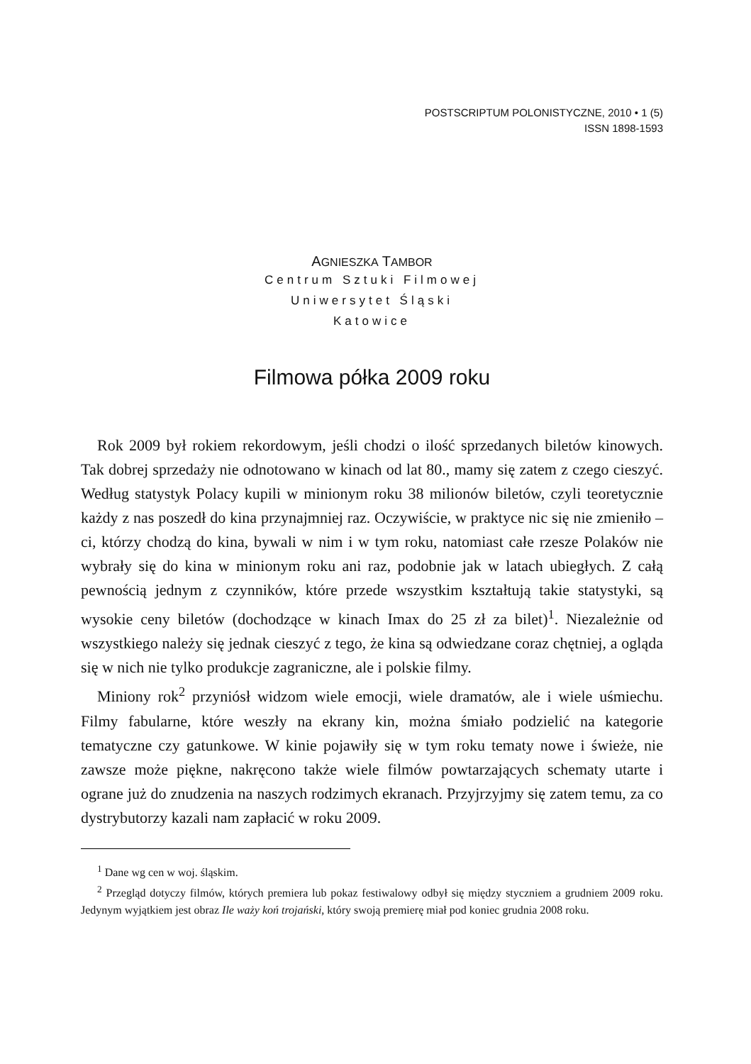POSTSCRIPTUM POLONISTYCZNE, 2010 • 1 (5)
ISSN 1898-1593
AGNIESZKA TAMBOR
Centrum Sztuki Filmowej
Uniwersytet Śląski
Katowice
Filmowa półka 2009 roku
Rok 2009 był rokiem rekordowym, jeśli chodzi o ilość sprzedanych biletów kinowych. Tak dobrej sprzedaży nie odnotowano w kinach od lat 80., mamy się zatem z czego cieszyć. Według statystyk Polacy kupili w minionym roku 38 milionów biletów, czyli teoretycznie każdy z nas poszedł do kina przynajmniej raz. Oczywiście, w praktyce nic się nie zmieniło – ci, którzy chodzą do kina, bywali w nim i w tym roku, natomiast całe rzesze Polaków nie wybrały się do kina w minionym roku ani raz, podobnie jak w latach ubiegłych. Z całą pewnością jednym z czynników, które przede wszystkim kształtują takie statystyki, są wysokie ceny biletów (dochodzące w kinach Imax do 25 zł za bilet)<sup>1</sup>. Niezależnie od wszystkiego należy się jednak cieszyć z tego, że kina są odwiedzane coraz chętniej, a ogląda się w nich nie tylko produkcje zagraniczne, ale i polskie filmy.
Miniony rok<sup>2</sup> przyniósł widzom wiele emocji, wiele dramatów, ale i wiele uśmiechu. Filmy fabularne, które weszły na ekrany kin, można śmiało podzielić na kategorie tematyczne czy gatunkowe. W kinie pojawiły się w tym roku tematy nowe i świeże, nie zawsze może piękne, nakręcono także wiele filmów powtarzających schematy utarte i ograne już do znudzenia na naszych rodzimych ekranach. Przyjrzyjmy się zatem temu, za co dystrybutorzy kazali nam zapłacić w roku 2009.
<sup>1</sup> Dane wg cen w woj. śląskim.
<sup>2</sup> Przegląd dotyczy filmów, których premiera lub pokaz festiwalowy odbył się między styczniem a grudniem 2009 roku. Jedynym wyjątkiem jest obraz Ile waży koń trojański, który swoją premierę miał pod koniec grudnia 2008 roku.